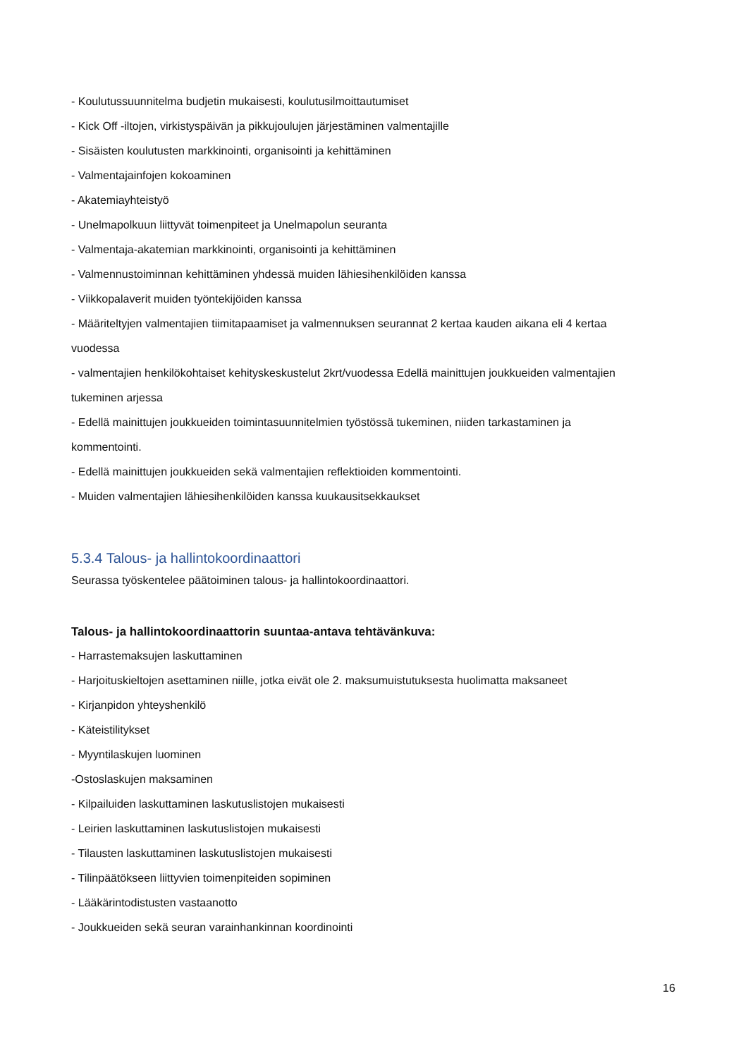- Koulutussuunnitelma budjetin mukaisesti, koulutusilmoittautumiset
- Kick Off -iltojen, virkistyspäivän ja pikkujoulujen järjestäminen valmentajille
- Sisäisten koulutusten markkinointi, organisointi ja kehittäminen
- Valmentajainfojen kokoaminen
- Akatemiayhteistyö
- Unelmapolkuun liittyvät toimenpiteet ja Unelmapolun seuranta
- Valmentaja-akatemian markkinointi, organisointi ja kehittäminen
- Valmennustoiminnan kehittäminen yhdessä muiden lähiesihenkilöiden kanssa
- Viikkopalaverit muiden työntekijöiden kanssa
- Määriteltyjen valmentajien tiimitapaamiset ja valmennuksen seurannat 2 kertaa kauden aikana eli 4 kertaa vuodessa
- valmentajien henkilökohtaiset kehityskeskustelut 2krt/vuodessa Edellä mainittujen joukkueiden valmentajien tukeminen arjessa
- Edellä mainittujen joukkueiden toimintasuunnitelmien työstössä tukeminen, niiden tarkastaminen ja kommentointi.
- Edellä mainittujen joukkueiden sekä valmentajien reflektioiden kommentointi.
- Muiden valmentajien lähiesihenkilöiden kanssa kuukausitsekkaukset
5.3.4 Talous- ja hallintokoordinaattori
Seurassa työskentelee päätoiminen talous- ja hallintokoordinaattori.
Talous- ja hallintokoordinaattorin suuntaa-antava tehtävänkuva:
- Harrastemaksujen laskuttaminen
- Harjoituskieltojen asettaminen niille, jotka eivät ole 2. maksumuistutuksesta huolimatta maksaneet
- Kirjanpidon yhteyshenkilö
- Käteistilitykset
- Myyntilaskujen luominen
-Ostoslaskujen maksaminen
- Kilpailuiden laskuttaminen laskutuslistojen mukaisesti
- Leirien laskuttaminen laskutuslistojen mukaisesti
- Tilausten laskuttaminen laskutuslistojen mukaisesti
- Tilinpäätökseen liittyvien toimenpiteiden sopiminen
- Lääkärintodistusten vastaanotto
- Joukkueiden sekä seuran varainhankinnan koordinointi
16